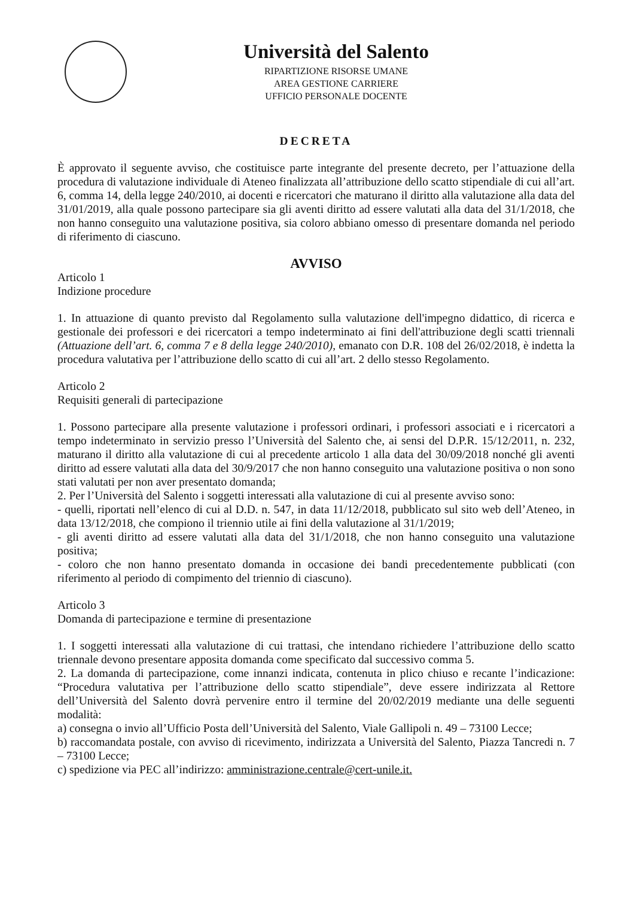Università del Salento
RIPARTIZIONE RISORSE UMANE
AREA GESTIONE CARRIERE
UFFICIO PERSONALE DOCENTE
DECRETA
È approvato il seguente avviso, che costituisce parte integrante del presente decreto, per l’attuazione della procedura di valutazione individuale di Ateneo finalizzata all’attribuzione dello scatto stipendiale di cui all’art. 6, comma 14, della legge 240/2010, ai docenti e ricercatori che maturano il diritto alla valutazione alla data del 31/01/2019, alla quale possono partecipare sia gli aventi diritto ad essere valutati alla data del 31/1/2018, che non hanno conseguito una valutazione positiva, sia coloro abbiano omesso di presentare domanda nel periodo di riferimento di ciascuno.
AVVISO
Articolo 1
Indizione procedure
1. In attuazione di quanto previsto dal Regolamento sulla valutazione dell'impegno didattico, di ricerca e gestionale dei professori e dei ricercatori a tempo indeterminato ai fini dell'attribuzione degli scatti triennali (Attuazione dell’art. 6, comma 7 e 8 della legge 240/2010), emanato con D.R. 108 del 26/02/2018, è indetta la procedura valutativa per l’attribuzione dello scatto di cui all’art. 2 dello stesso Regolamento.
Articolo 2
Requisiti generali di partecipazione
1. Possono partecipare alla presente valutazione i professori ordinari, i professori associati e i ricercatori a tempo indeterminato in servizio presso l’Università del Salento che, ai sensi del D.P.R. 15/12/2011, n. 232, maturano il diritto alla valutazione di cui al precedente articolo 1 alla data del 30/09/2018 nonché gli aventi diritto ad essere valutati alla data del 30/9/2017 che non hanno conseguito una valutazione positiva o non sono stati valutati per non aver presentato domanda;
2. Per l’Università del Salento i soggetti interessati alla valutazione di cui al presente avviso sono:
- quelli, riportati nell’elenco di cui al D.D. n. 547, in data 11/12/2018, pubblicato sul sito web dell’Ateneo, in data 13/12/2018, che compiono il triennio utile ai fini della valutazione al 31/1/2019;
- gli aventi diritto ad essere valutati alla data del 31/1/2018, che non hanno conseguito una valutazione positiva;
- coloro che non hanno presentato domanda in occasione dei bandi precedentemente pubblicati (con riferimento al periodo di compimento del triennio di ciascuno).
Articolo 3
Domanda di partecipazione e termine di presentazione
1. I soggetti interessati alla valutazione di cui trattasi, che intendano richiedere l’attribuzione dello scatto triennale devono presentare apposita domanda come specificato dal successivo comma 5.
2. La domanda di partecipazione, come innanzi indicata, contenuta in plico chiuso e recante l’indicazione: “Procedura valutativa per l’attribuzione dello scatto stipendiale”, deve essere indirizzata al Rettore dell’Università del Salento dovrà pervenire entro il termine del 20/02/2019 mediante una delle seguenti modalità:
a) consegna o invio all’Ufficio Posta dell’Università del Salento, Viale Gallipoli n. 49 – 73100 Lecce;
b) raccomandata postale, con avviso di ricevimento, indirizzata a Università del Salento, Piazza Tancredi n. 7 – 73100 Lecce;
c) spedizione via PEC all’indirizzo: amministrazione.centrale@cert-unile.it.